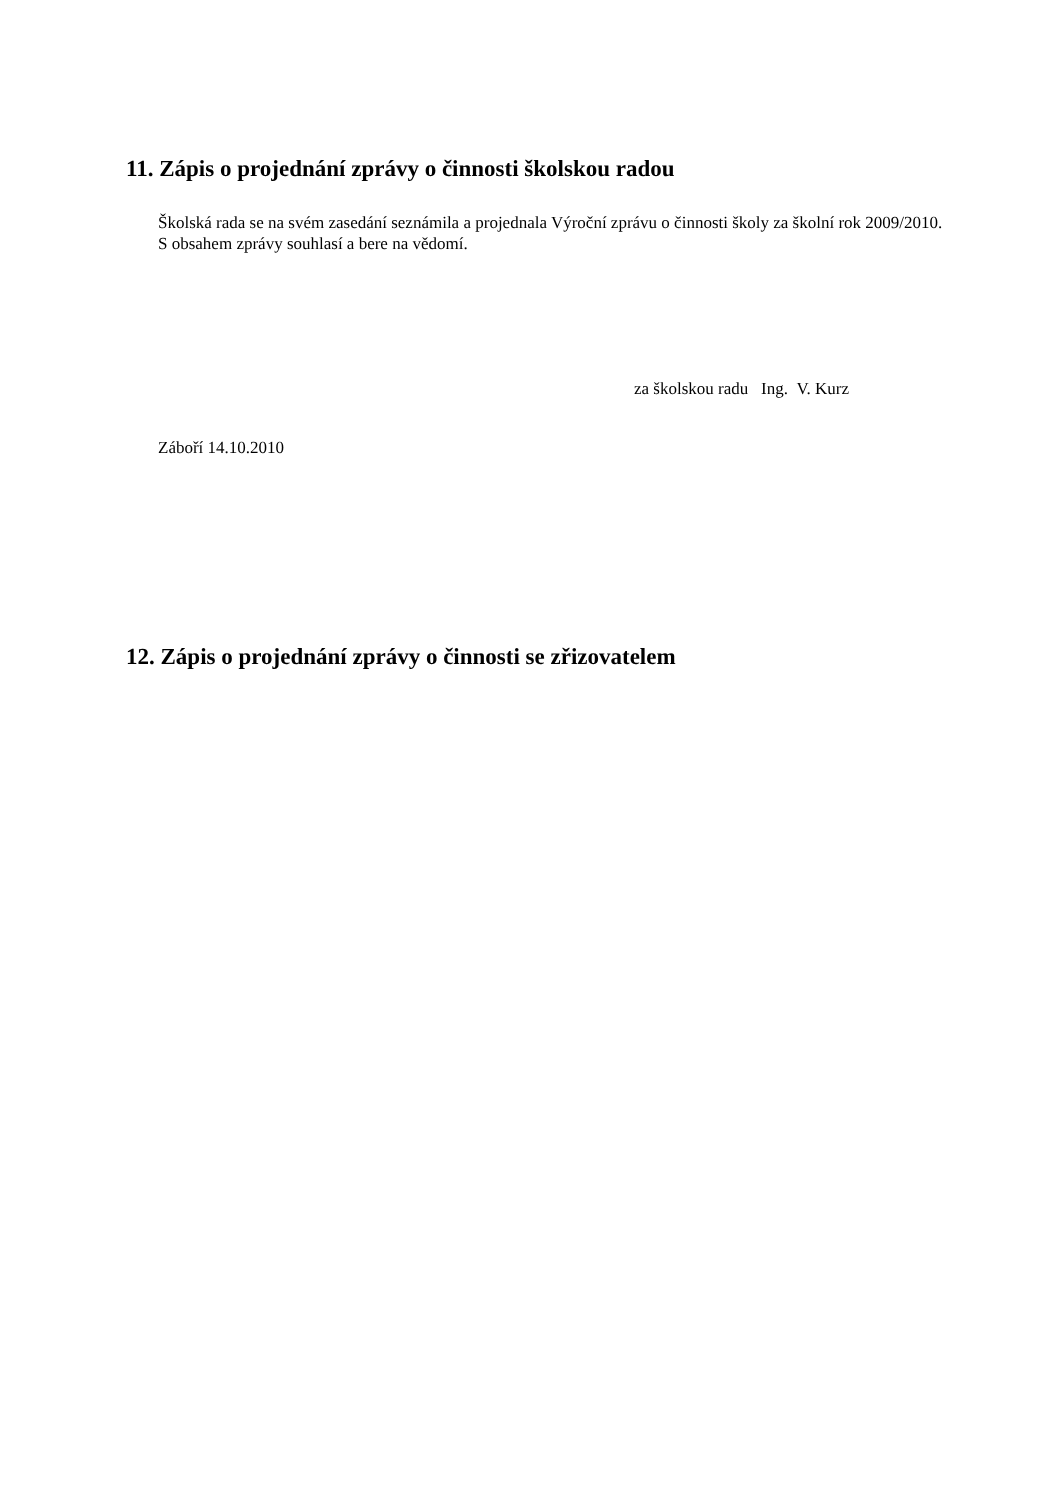11. Zápis o projednání zprávy o činnosti školskou radou
Školská rada se na svém zasedání seznámila a projednala Výroční zprávu o činnosti školy za školní rok 2009/2010.
S obsahem zprávy souhlasí a bere na vědomí.
za školskou radu Ing. V. Kurz
Záboří 14.10.2010
12. Zápis o projednání zprávy o činnosti se zřizovatelem